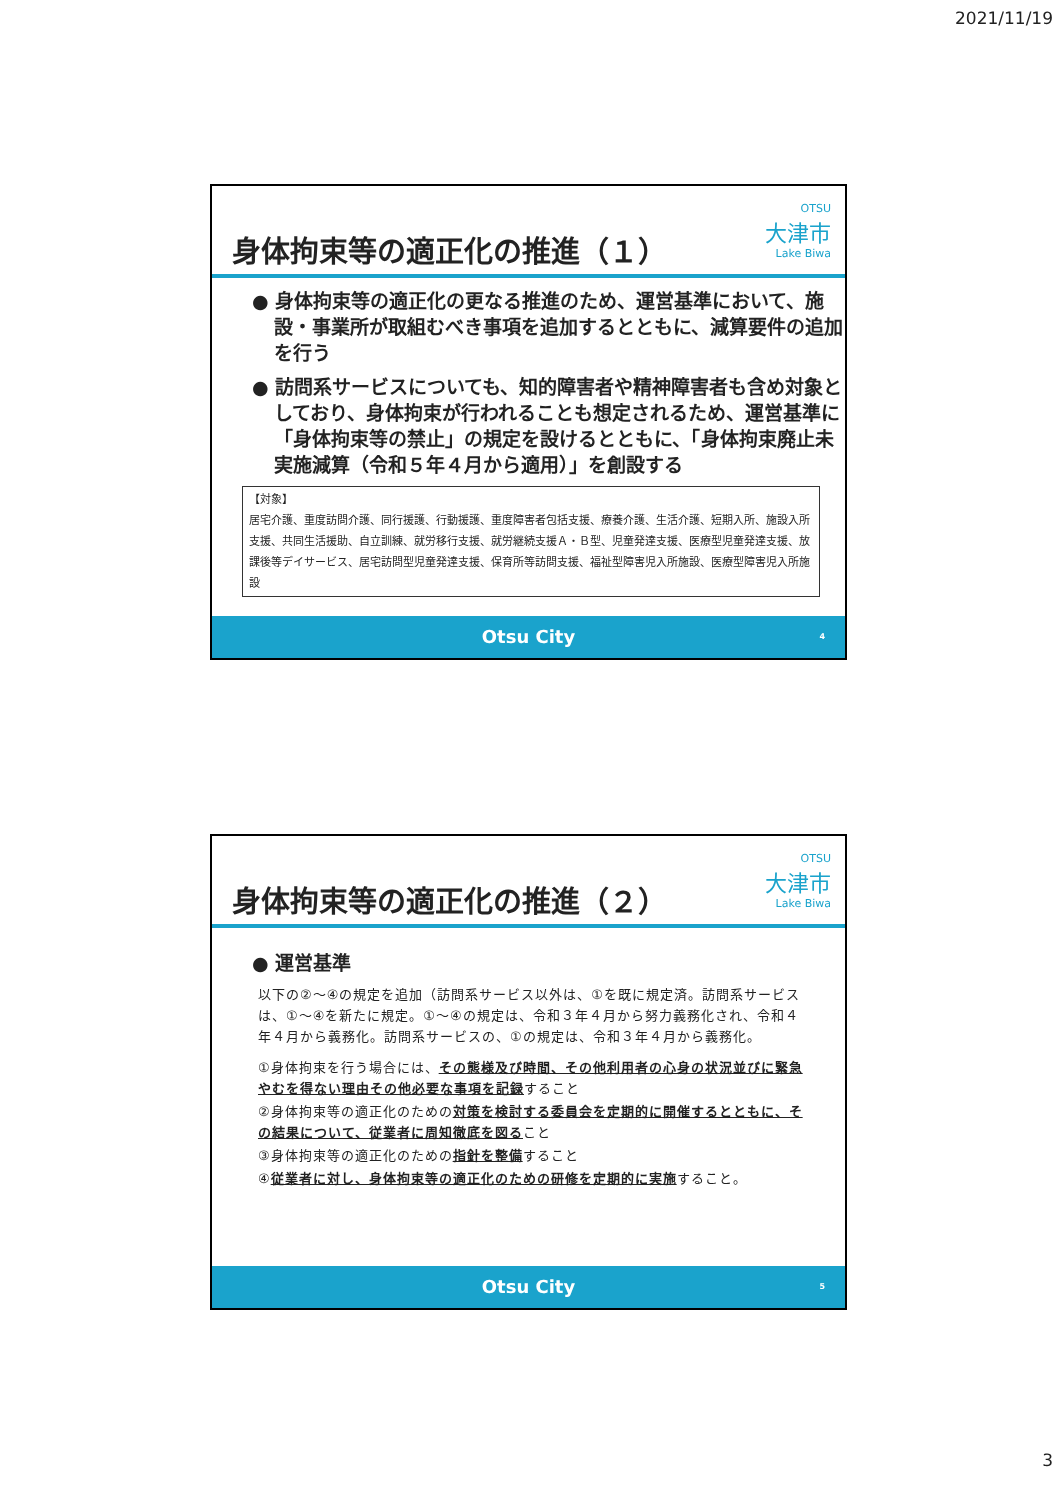2021/11/19
身体拘束等の適正化の推進（１）
OTSU
大津市
Lake Biwa
● 身体拘束等の適正化の更なる推進のため、運営基準において、施設・事業所が取組むべき事項を追加するとともに、減算要件の追加を行う
● 訪問系サービスについても、知的障害者や精神障害者も含め対象としており、身体拘束が行われることも想定されるため、運営基準に「身体拘束等の禁止」の規定を設けるとともに、「身体拘束廃止未実施減算（令和５年４月から適用）」を創設する
【対象】
居宅介護、重度訪問介護、同行援護、行動援護、重度障害者包括支援、療養介護、生活介護、短期入所、施設入所支援、共同生活援助、自立訓練、就労移行支援、就労継続支援Ａ・Ｂ型、児童発達支援、医療型児童発達支援、放課後等デイサービス、居宅訪問型児童発達支援、保育所等訪問支援、福祉型障害児入所施設、医療型障害児入所施設
Otsu City 4
身体拘束等の適正化の推進（２）
OTSU
大津市
Lake Biwa
● 運営基準
以下の②～④の規定を追加（訪問系サービス以外は、①を既に規定済。訪問系サービスは、①～④を新たに規定。①～④の規定は、令和３年４月から努力義務化され、令和４年４月から義務化。訪問系サービスの、①の規定は、令和３年４月から義務化。
①身体拘束を行う場合には、その態様及び時間、その他利用者の心身の状況並びに緊急やむを得ない理由その他必要な事項を記録すること
②身体拘束等の適正化のための対策を検討する委員会を定期的に開催するとともに、その結果について、従業者に周知徹底を図ること
③身体拘束等の適正化のための指針を整備すること
④従業者に対し、身体拘束等の適正化のための研修を定期的に実施すること。
Otsu City 5
3